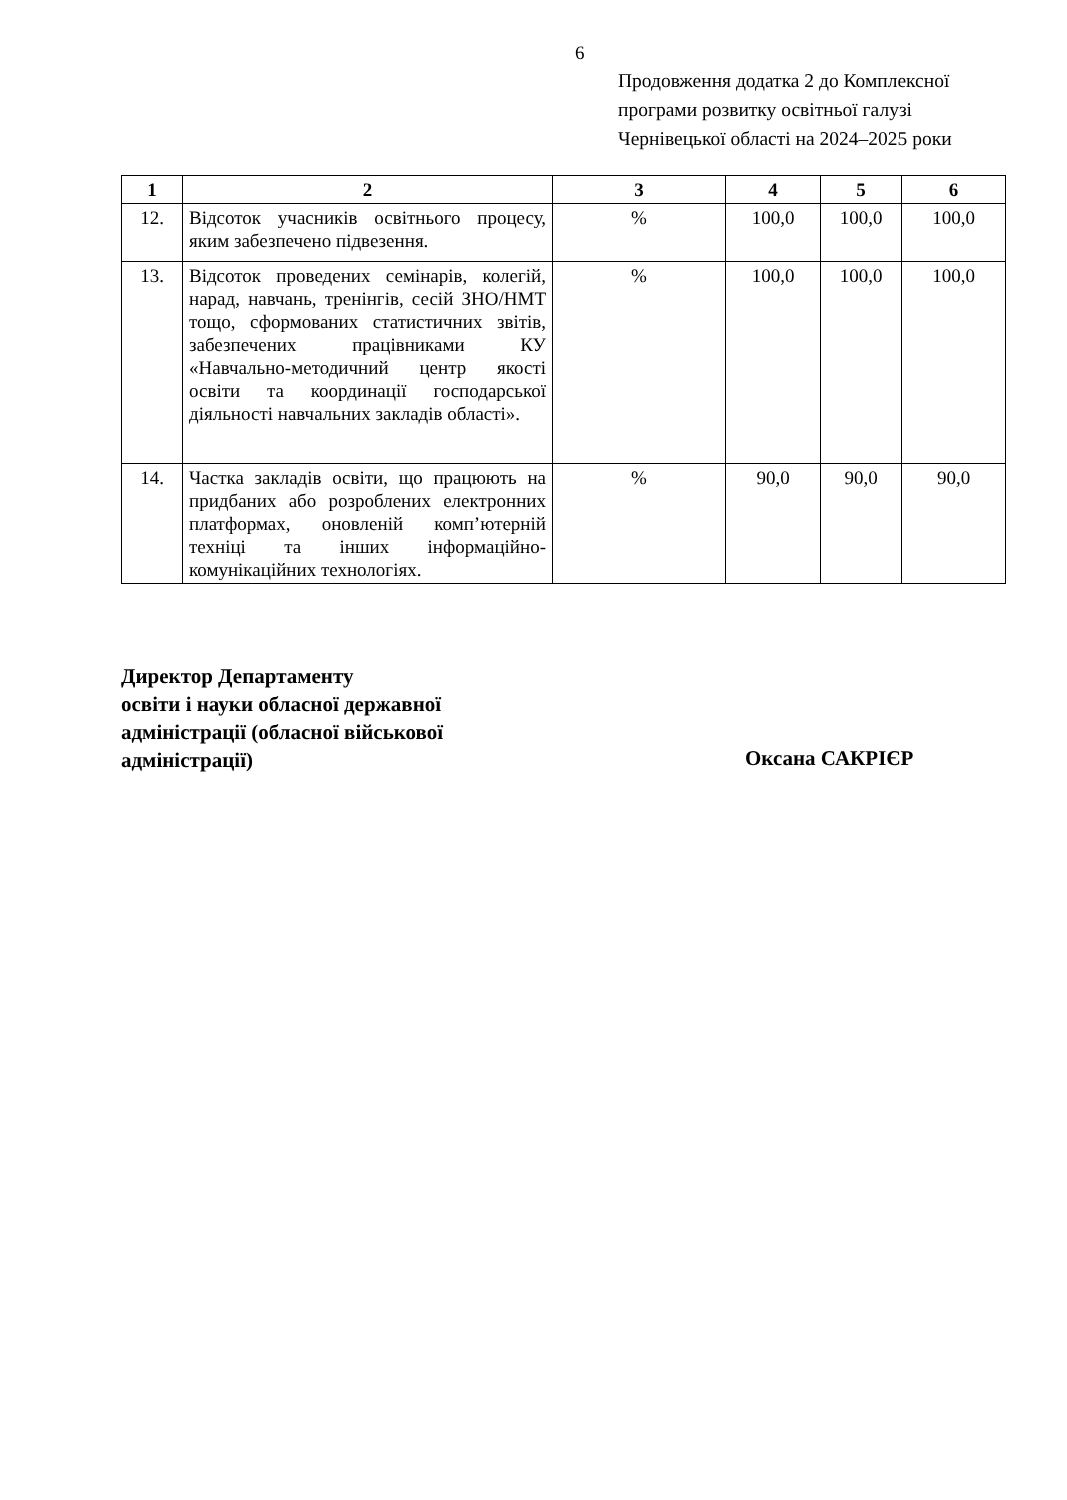6
Продовження додатка 2 до Комплексної
програми розвитку освітньої галузі
Чернівецької області на 2024–2025 роки
| 1 | 2 | 3 | 4 | 5 | 6 |
| --- | --- | --- | --- | --- | --- |
| 12. | Відсоток учасників освітнього процесу, яким забезпечено підвезення. | % | 100,0 | 100,0 | 100,0 |
| 13. | Відсоток проведених семінарів, колегій, нарад, навчань, тренінгів, сесій ЗНО/НМТ тощо, сформованих статистичних звітів, забезпечених працівниками КУ «Навчально-методичний центр якості освіти та координації господарської діяльності навчальних закладів області». | % | 100,0 | 100,0 | 100,0 |
| 14. | Частка закладів освіти, що працюють на придбаних або розроблених електронних платформах, оновленій комп’ютерній техніці та інших інформаційно-комунікаційних технологіях. | % | 90,0 | 90,0 | 90,0 |
Директор Департаменту
освіти і науки обласної державної
адміністрації (обласної військової
адміністрації)
Оксана САКРІЄР